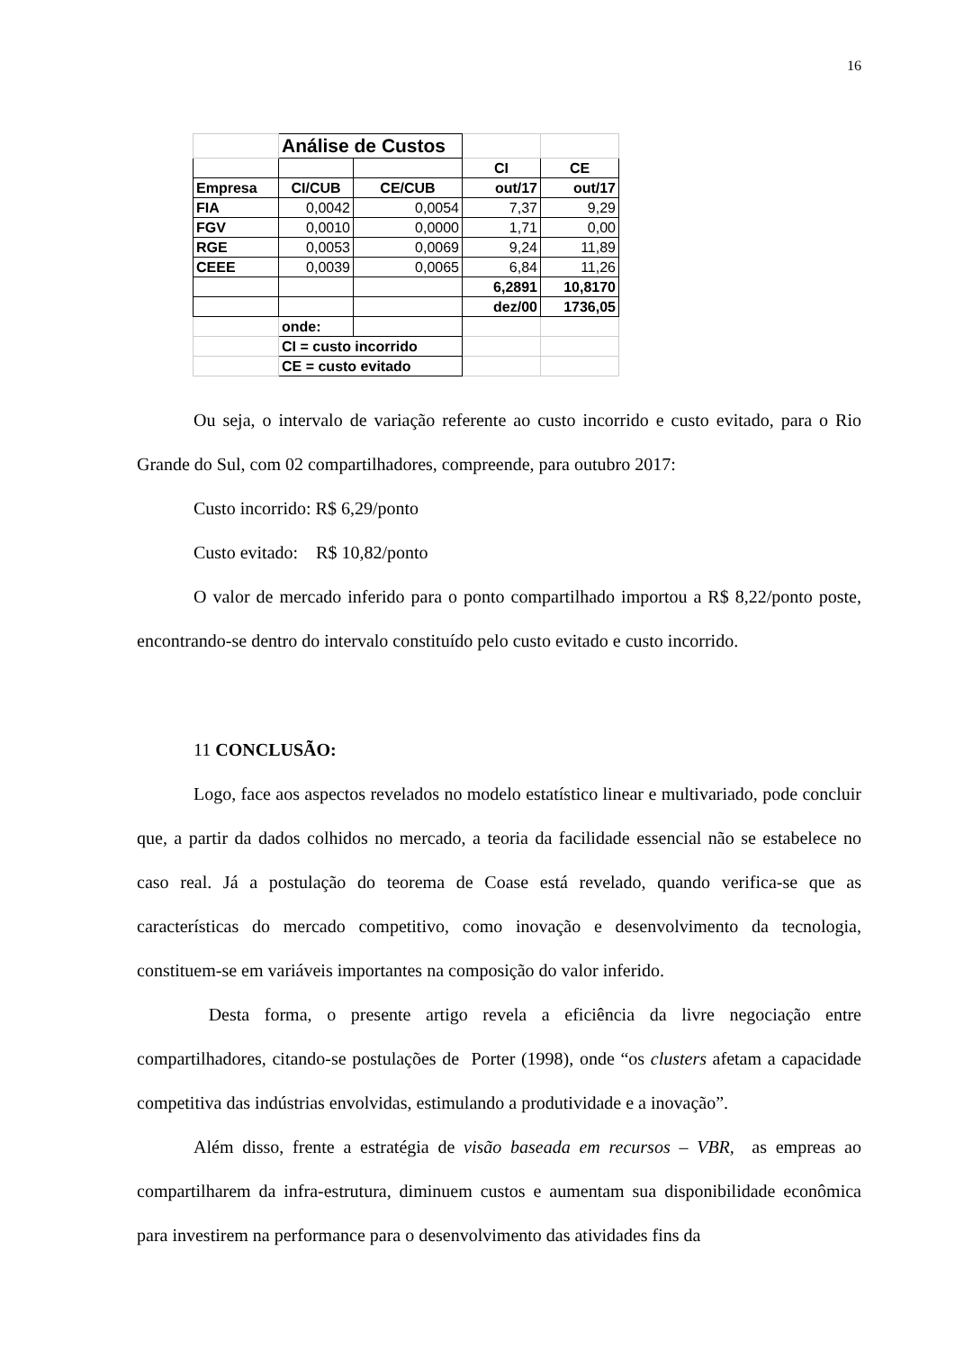16
| | Análise de Custos | | | |
| | | | CI | CE |
| Empresa | CI/CUB | CE/CUB | out/17 | out/17 |
| FIA | 0,0042 | 0,0054 | 7,37 | 9,29 |
| FGV | 0,0010 | 0,0000 | 1,71 | 0,00 |
| RGE | 0,0053 | 0,0069 | 9,24 | 11,89 |
| CEEE | 0,0039 | 0,0065 | 6,84 | 11,26 |
| | | | 6,2891 | 10,8170 |
| | | | dez/00 | 1736,05 |
| | onde: | | | |
| | CI = custo incorrido | | | |
| | CE = custo evitado | | | |
Ou seja, o intervalo de variação referente ao custo incorrido e custo evitado, para o Rio Grande do Sul, com 02 compartilhadores, compreende, para outubro 2017:
Custo incorrido: R$ 6,29/ponto
Custo evitado: R$ 10,82/ponto
O valor de mercado inferido para o ponto compartilhado importou a R$ 8,22/ponto poste, encontrando-se dentro do intervalo constituído pelo custo evitado e custo incorrido.
11 CONCLUSÃO:
Logo, face aos aspectos revelados no modelo estatístico linear e multivariado, pode concluir que, a partir da dados colhidos no mercado, a teoria da facilidade essencial não se estabelece no caso real. Já a postulação do teorema de Coase está revelado, quando verifica-se que as características do mercado competitivo, como inovação e desenvolvimento da tecnologia, constituem-se em variáveis importantes na composição do valor inferido.
Desta forma, o presente artigo revela a eficiência da livre negociação entre compartilhadores, citando-se postulações de Porter (1998), onde “os clusters afetam a capacidade competitiva das indústrias envolvidas, estimulando a produtividade e a inovação”.
Além disso, frente a estratégia de visão baseada em recursos – VBR, as empreas ao compartilharem da infra-estrutura, diminuem custos e aumentam sua disponibilidade econômica para investirem na performance para o desenvolvimento das atividades fins da